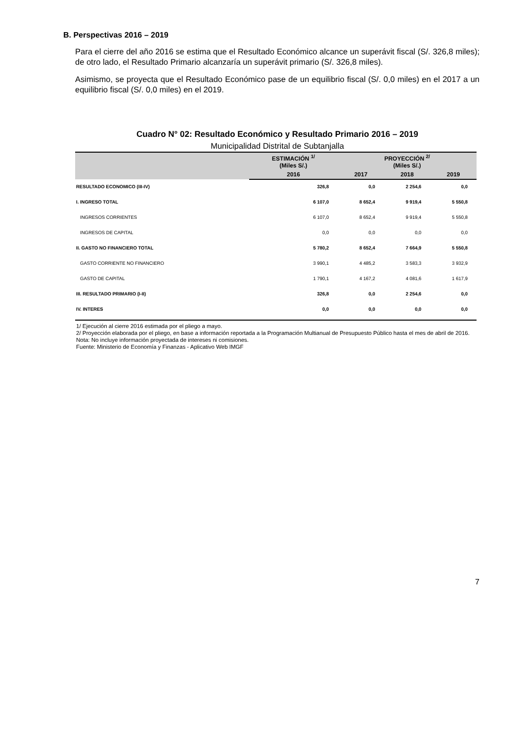B. Perspectivas 2016 – 2019
Para el cierre del año 2016 se estima que el Resultado Económico alcance un superávit fiscal (S/. 326,8 miles); de otro lado, el Resultado Primario alcanzaría un superávit primario (S/. 326,8 miles).
Asimismo, se proyecta que el Resultado Económico pase de un equilibrio fiscal (S/. 0,0 miles) en el 2017 a un equilibrio fiscal (S/. 0,0 miles) en el 2019.
Cuadro N° 02: Resultado Económico y Resultado Primario 2016 – 2019
Municipalidad Distrital de Subtanjalla
| | ESTIMACIÓN <sup>1/</sup> (Miles S/.) | PROYECCIÓN <sup>2/</sup> (Miles S/.) | | |
| --- | --- | --- | --- | --- |
| | 2016 | 2017 | 2018 | 2019 |
| RESULTADO ECONOMICO (III-IV) | 326,8 | 0,0 | 2 254,6 | 0,0 |
| I. INGRESO TOTAL | 6 107,0 | 8 652,4 | 9 919,4 | 5 550,8 |
| INGRESOS CORRIENTES | 6 107,0 | 8 652,4 | 9 919,4 | 5 550,8 |
| INGRESOS DE CAPITAL | 0,0 | 0,0 | 0,0 | 0,0 |
| II. GASTO NO FINANCIERO TOTAL | 5 780,2 | 8 652,4 | 7 664,9 | 5 550,8 |
| GASTO CORRIENTE NO FINANCIERO | 3 990,1 | 4 485,2 | 3 583,3 | 3 932,9 |
| GASTO DE CAPITAL | 1 790,1 | 4 167,2 | 4 081,6 | 1 617,9 |
| III. RESULTADO PRIMARIO (I-II) | 326,8 | 0,0 | 2 254,6 | 0,0 |
| IV. INTERES | 0,0 | 0,0 | 0,0 | 0,0 |
1/ Ejecución al cierre 2016 estimada por el pliego a mayo.
2/ Proyección elaborada por el pliego, en base a información reportada a la Programación Multianual de Presupuesto Público hasta el mes de abril de 2016.
Nota: No incluye información proyectada de intereses ni comisiones.
Fuente: Ministerio de Economía y Finanzas - Aplicativo Web IMGF
7